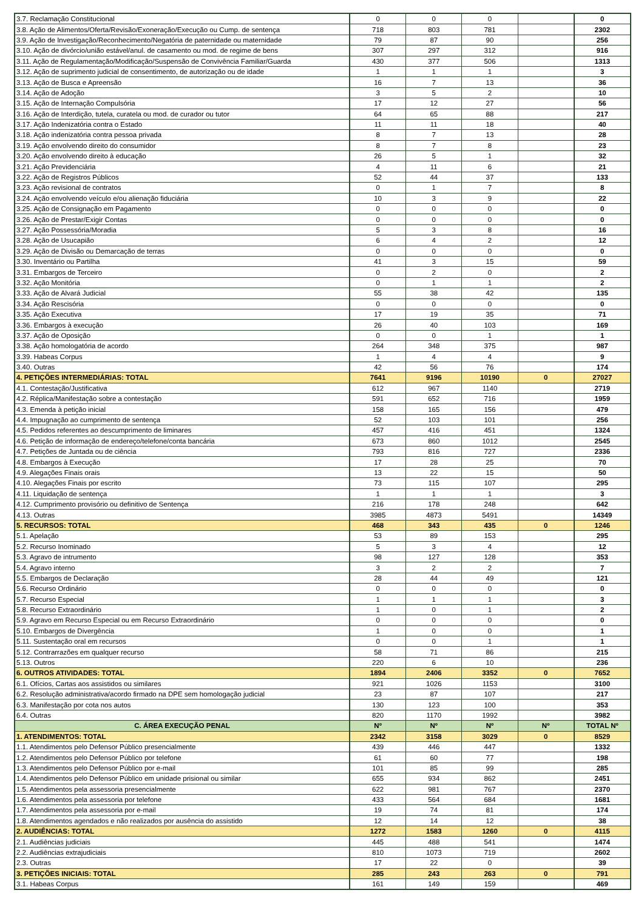| 3.7. Reclamação Constitucional | 0 | 0 | 0 | | 0 |
| 3.8. Ação de Alimentos/Oferta/Revisão/Exoneração/Execução ou Cump. de sentença | 718 | 803 | 781 | | 2302 |
| 3.9. Ação de Investigação/Reconhecimento/Negatória de paternidade ou maternidade | 79 | 87 | 90 | | 256 |
| 3.10. Ação de divórcio/união estável/anul. de casamento ou mod. de regime de bens | 307 | 297 | 312 | | 916 |
| 3.11. Ação de Regulamentação/Modificação/Suspensão de Convivência Familiar/Guarda | 430 | 377 | 506 | | 1313 |
| 3.12. Ação de suprimento judicial de consentimento, de autorização ou de idade | 1 | 1 | 1 | | 3 |
| 3.13. Ação de Busca e Apreensão | 16 | 7 | 13 | | 36 |
| 3.14. Ação de Adoção | 3 | 5 | 2 | | 10 |
| 3.15. Ação de Internação Compulsória | 17 | 12 | 27 | | 56 |
| 3.16. Ação de Interdição, tutela, curatela ou mod. de curador ou tutor | 64 | 65 | 88 | | 217 |
| 3.17. Ação Indenizatória contra o Estado | 11 | 11 | 18 | | 40 |
| 3.18. Ação indenizatória contra pessoa privada | 8 | 7 | 13 | | 28 |
| 3.19. Ação envolvendo direito do consumidor | 8 | 7 | 8 | | 23 |
| 3.20. Ação envolvendo direito à educação | 26 | 5 | 1 | | 32 |
| 3.21. Ação Previdenciária | 4 | 11 | 6 | | 21 |
| 3.22. Ação de Registros Públicos | 52 | 44 | 37 | | 133 |
| 3.23. Ação revisional de contratos | 0 | 1 | 7 | | 8 |
| 3.24. Ação envolvendo veículo e/ou alienação fiduciária | 10 | 3 | 9 | | 22 |
| 3.25. Ação de Consignação em Pagamento | 0 | 0 | 0 | | 0 |
| 3.26. Ação de Prestar/Exigir Contas | 0 | 0 | 0 | | 0 |
| 3.27. Ação Possessória/Moradia | 5 | 3 | 8 | | 16 |
| 3.28. Ação de Usucapião | 6 | 4 | 2 | | 12 |
| 3.29. Ação de Divisão ou Demarcação de terras | 0 | 0 | 0 | | 0 |
| 3.30. Inventário ou Partilha | 41 | 3 | 15 | | 59 |
| 3.31. Embargos de Terceiro | 0 | 2 | 0 | | 2 |
| 3.32. Ação Monitória | 0 | 1 | 1 | | 2 |
| 3.33. Ação de Alvará Judicial | 55 | 38 | 42 | | 135 |
| 3.34. Ação Rescisória | 0 | 0 | 0 | | 0 |
| 3.35. Ação Executiva | 17 | 19 | 35 | | 71 |
| 3.36. Embargos à execução | 26 | 40 | 103 | | 169 |
| 3.37. Ação de Oposição | 0 | 0 | 1 | | 1 |
| 3.38. Ação homologatória de acordo | 264 | 348 | 375 | | 987 |
| 3.39. Habeas Corpus | 1 | 4 | 4 | | 9 |
| 3.40. Outras | 42 | 56 | 76 | | 174 |
| 4. PETIÇÕES INTERMEDIÁRIAS: TOTAL | 7641 | 9196 | 10190 | 0 | 27027 |
| 4.1. Contestação/Justificativa | 612 | 967 | 1140 | | 2719 |
| 4.2. Réplica/Manifestação sobre a contestação | 591 | 652 | 716 | | 1959 |
| 4.3. Emenda à petição inicial | 158 | 165 | 156 | | 479 |
| 4.4. Impugnação ao cumprimento de sentença | 52 | 103 | 101 | | 256 |
| 4.5. Pedidos referentes ao descumprimento de liminares | 457 | 416 | 451 | | 1324 |
| 4.6. Petição de informação de endereço/telefone/conta bancária | 673 | 860 | 1012 | | 2545 |
| 4.7. Petições de Juntada ou de ciência | 793 | 816 | 727 | | 2336 |
| 4.8. Embargos à Execução | 17 | 28 | 25 | | 70 |
| 4.9. Alegações Finais orais | 13 | 22 | 15 | | 50 |
| 4.10. Alegações Finais por escrito | 73 | 115 | 107 | | 295 |
| 4.11. Liquidação de sentença | 1 | 1 | 1 | | 3 |
| 4.12. Cumprimento provisório ou definitivo de Sentença | 216 | 178 | 248 | | 642 |
| 4.13. Outras | 3985 | 4873 | 5491 | | 14349 |
| 5. RECURSOS: TOTAL | 468 | 343 | 435 | 0 | 1246 |
| 5.1. Apelação | 53 | 89 | 153 | | 295 |
| 5.2. Recurso Inominado | 5 | 3 | 4 | | 12 |
| 5.3. Agravo de intrumento | 98 | 127 | 128 | | 353 |
| 5.4. Agravo interno | 3 | 2 | 2 | | 7 |
| 5.5. Embargos de Declaração | 28 | 44 | 49 | | 121 |
| 5.6. Recurso Ordinário | 0 | 0 | 0 | | 0 |
| 5.7. Recurso Especial | 1 | 1 | 1 | | 3 |
| 5.8. Recurso Extraordinário | 1 | 0 | 1 | | 2 |
| 5.9. Agravo em Recurso Especial ou em Recurso Extraordinário | 0 | 0 | 0 | | 0 |
| 5.10. Embargos de Divergência | 1 | 0 | 0 | | 1 |
| 5.11. Sustentação oral em recursos | 0 | 0 | 1 | | 1 |
| 5.12. Contrarrazões em qualquer recurso | 58 | 71 | 86 | | 215 |
| 5.13. Outros | 220 | 6 | 10 | | 236 |
| 6. OUTROS ATIVIDADES: TOTAL | 1894 | 2406 | 3352 | 0 | 7652 |
| 6.1. Ofícios, Cartas aos assistidos ou similares | 921 | 1026 | 1153 | | 3100 |
| 6.2. Resolução administrativa/acordo firmado na DPE sem homologação judicial | 23 | 87 | 107 | | 217 |
| 6.3. Manifestação por cota nos autos | 130 | 123 | 100 | | 353 |
| 6.4. Outras | 820 | 1170 | 1992 | | 3982 |
| C. ÁREA EXECUÇÃO PENAL | Nº | Nº | Nº | Nº | TOTAL Nº |
| 1. ATENDIMENTOS: TOTAL | 2342 | 3158 | 3029 | 0 | 8529 |
| 1.1. Atendimentos pelo Defensor Público presencialmente | 439 | 446 | 447 | | 1332 |
| 1.2. Atendimentos pelo Defensor Público por telefone | 61 | 60 | 77 | | 198 |
| 1.3. Atendimentos pelo Defensor Público por e-mail | 101 | 85 | 99 | | 285 |
| 1.4. Atendimentos pelo Defensor Público em unidade prisional ou similar | 655 | 934 | 862 | | 2451 |
| 1.5. Atendimentos pela assessoria presencialmente | 622 | 981 | 767 | | 2370 |
| 1.6. Atendimentos pela assessoria por telefone | 433 | 564 | 684 | | 1681 |
| 1.7. Atendimentos pela assessoria por e-mail | 19 | 74 | 81 | | 174 |
| 1.8. Atendimentos agendados e não realizados por ausência do assistido | 12 | 14 | 12 | | 38 |
| 2. AUDIÊNCIAS: TOTAL | 1272 | 1583 | 1260 | 0 | 4115 |
| 2.1. Audiências judiciais | 445 | 488 | 541 | | 1474 |
| 2.2. Audiências extrajudiciais | 810 | 1073 | 719 | | 2602 |
| 2.3. Outras | 17 | 22 | 0 | | 39 |
| 3. PETIÇÕES INICIAIS: TOTAL | 285 | 243 | 263 | 0 | 791 |
| 3.1. Habeas Corpus | 161 | 149 | 159 | | 469 |